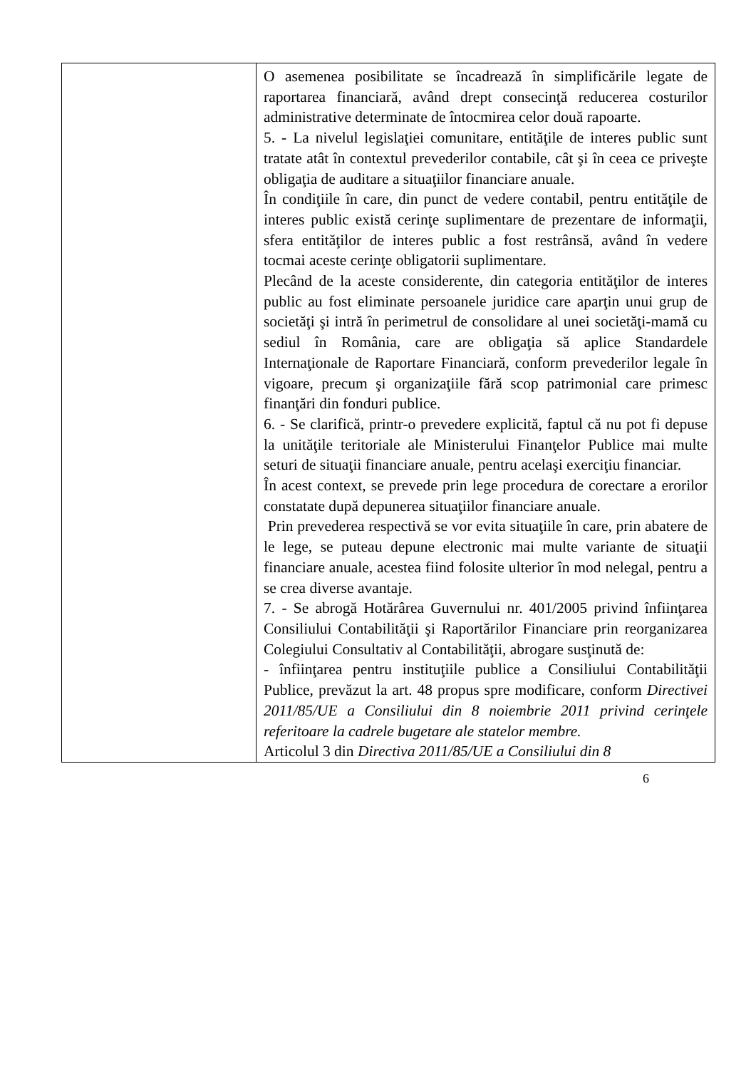| | O asemenea posibilitate se încadrează în simplificările legate de raportarea financiară, având drept consecinţă reducerea costurilor administrative determinate de întocmirea celor două rapoarte. 5. - La nivelul legislaţiei comunitare, entităţile de interes public sunt tratate atât în contextul prevederilor contabile, cât şi în ceea ce priveşte obligaţia de auditare a situaţiilor financiare anuale. În condiţiile în care, din punct de vedere contabil, pentru entităţile de interes public există cerinţe suplimentare de prezentare de informaţii, sfera entităţilor de interes public a fost restrânsă, având în vedere tocmai aceste cerinţe obligatorii suplimentare. Plecând de la aceste considerente, din categoria entităţilor de interes public au fost eliminate persoanele juridice care aparţin unui grup de societăţi şi intră în perimetrul de consolidare al unei societăţi-mamă cu sediul în România, care are obligaţia să aplice Standardele Internaţionale de Raportare Financiară, conform prevederilor legale în vigoare, precum şi organizaţiile fără scop patrimonial care primesc finanţări din fonduri publice. 6. - Se clarifică, printr-o prevedere explicită, faptul că nu pot fi depuse la unităţile teritoriale ale Ministerului Finanţelor Publice mai multe seturi de situaţii financiare anuale, pentru acelaşi exerciţiu financiar. În acest context, se prevede prin lege procedura de corectare a erorilor constatate după depunerea situaţiilor financiare anuale. Prin prevederea respectivă se vor evita situaţiile în care, prin abatere de le lege, se puteau depune electronic mai multe variante de situaţii financiare anuale, acestea fiind folosite ulterior în mod nelegal, pentru a se crea diverse avantaje. 7. - Se abrogă Hotărârea Guvernului nr. 401/2005 privind înfiinţarea Consiliului Contabilităţii şi Raportărilor Financiare prin reorganizarea Colegiului Consultativ al Contabilităţii, abrogare susţinută de: - înfiinţarea pentru instituţiile publice a Consiliului Contabilităţii Publice, prevăzut la art. 48 propus spre modificare, conform Directivei 2011/85/UE a Consiliului din 8 noiembrie 2011 privind cerinţele referitoare la cadrele bugetare ale statelor membre. Articolul 3 din Directiva 2011/85/UE a Consiliului din 8 |
6